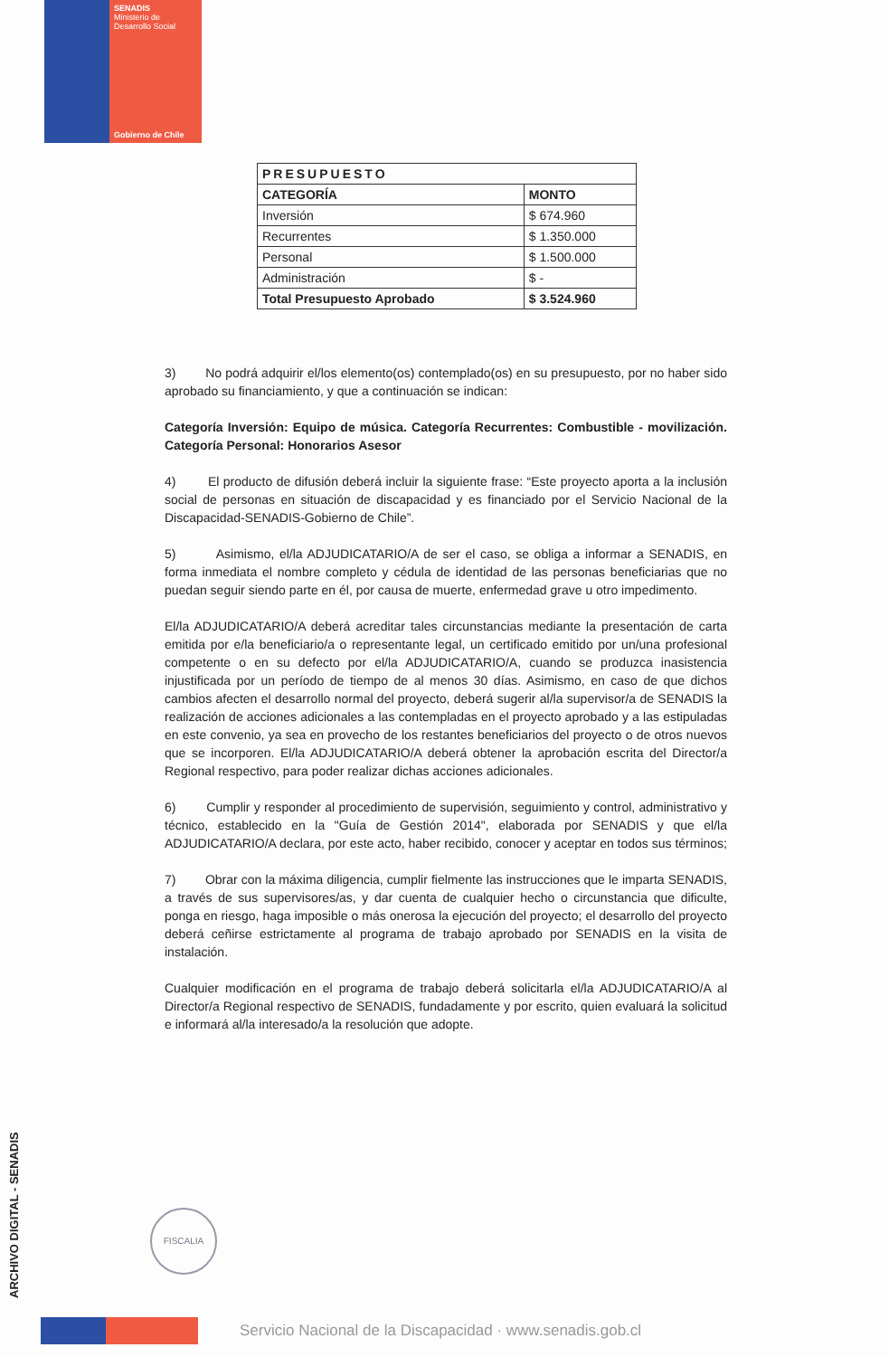SENADIS
Ministerio de
Desarrollo Social
Gobierno de Chile
| PRESUPUESTO | |
| --- | --- |
| CATEGORÍA | MONTO |
| Inversión | $ 674.960 |
| Recurrentes | $ 1.350.000 |
| Personal | $ 1.500.000 |
| Administración | $ - |
| Total Presupuesto Aprobado | $ 3.524.960 |
3) No podrá adquirir el/los elemento(os) contemplado(os) en su presupuesto, por no haber sido aprobado su financiamiento, y que a continuación se indican:
Categoría Inversión: Equipo de música. Categoría Recurrentes: Combustible - movilización. Categoría Personal: Honorarios Asesor
4) El producto de difusión deberá incluir la siguiente frase: “Este proyecto aporta a la inclusión social de personas en situación de discapacidad y es financiado por el Servicio Nacional de la Discapacidad-SENADIS-Gobierno de Chile”.
5) Asimismo, el/la ADJUDICATARIO/A de ser el caso, se obliga a informar a SENADIS, en forma inmediata el nombre completo y cédula de identidad de las personas beneficiarias que no puedan seguir siendo parte en él, por causa de muerte, enfermedad grave u otro impedimento.
El/la ADJUDICATARIO/A deberá acreditar tales circunstancias mediante la presentación de carta emitida por e/la beneficiario/a o representante legal, un certificado emitido por un/una profesional competente o en su defecto por el/la ADJUDICATARIO/A, cuando se produzca inasistencia injustificada por un período de tiempo de al menos 30 días. Asimismo, en caso de que dichos cambios afecten el desarrollo normal del proyecto, deberá sugerir al/la supervisor/a de SENADIS la realización de acciones adicionales a las contempladas en el proyecto aprobado y a las estipuladas en este convenio, ya sea en provecho de los restantes beneficiarios del proyecto o de otros nuevos que se incorporen. El/la ADJUDICATARIO/A deberá obtener la aprobación escrita del Director/a Regional respectivo, para poder realizar dichas acciones adicionales.
6) Cumplir y responder al procedimiento de supervisión, seguimiento y control, administrativo y técnico, establecido en la "Guía de Gestión 2014", elaborada por SENADIS y que el/la ADJUDICATARIO/A declara, por este acto, haber recibido, conocer y aceptar en todos sus términos;
7) Obrar con la máxima diligencia, cumplir fielmente las instrucciones que le imparta SENADIS, a través de sus supervisores/as, y dar cuenta de cualquier hecho o circunstancia que dificulte, ponga en riesgo, haga imposible o más onerosa la ejecución del proyecto; el desarrollo del proyecto deberá ceñirse estrictamente al programa de trabajo aprobado por SENADIS en la visita de instalación.
Cualquier modificación en el programa de trabajo deberá solicitarla el/la ADJUDICATARIO/A al Director/a Regional respectivo de SENADIS, fundadamente y por escrito, quien evaluará la solicitud e informará al/la interesado/a la resolución que adopte.
FISCALIA
ARCHIVO DIGITAL - SENADIS
Servicio Nacional de la Discapacidad · www.senadis.gob.cl